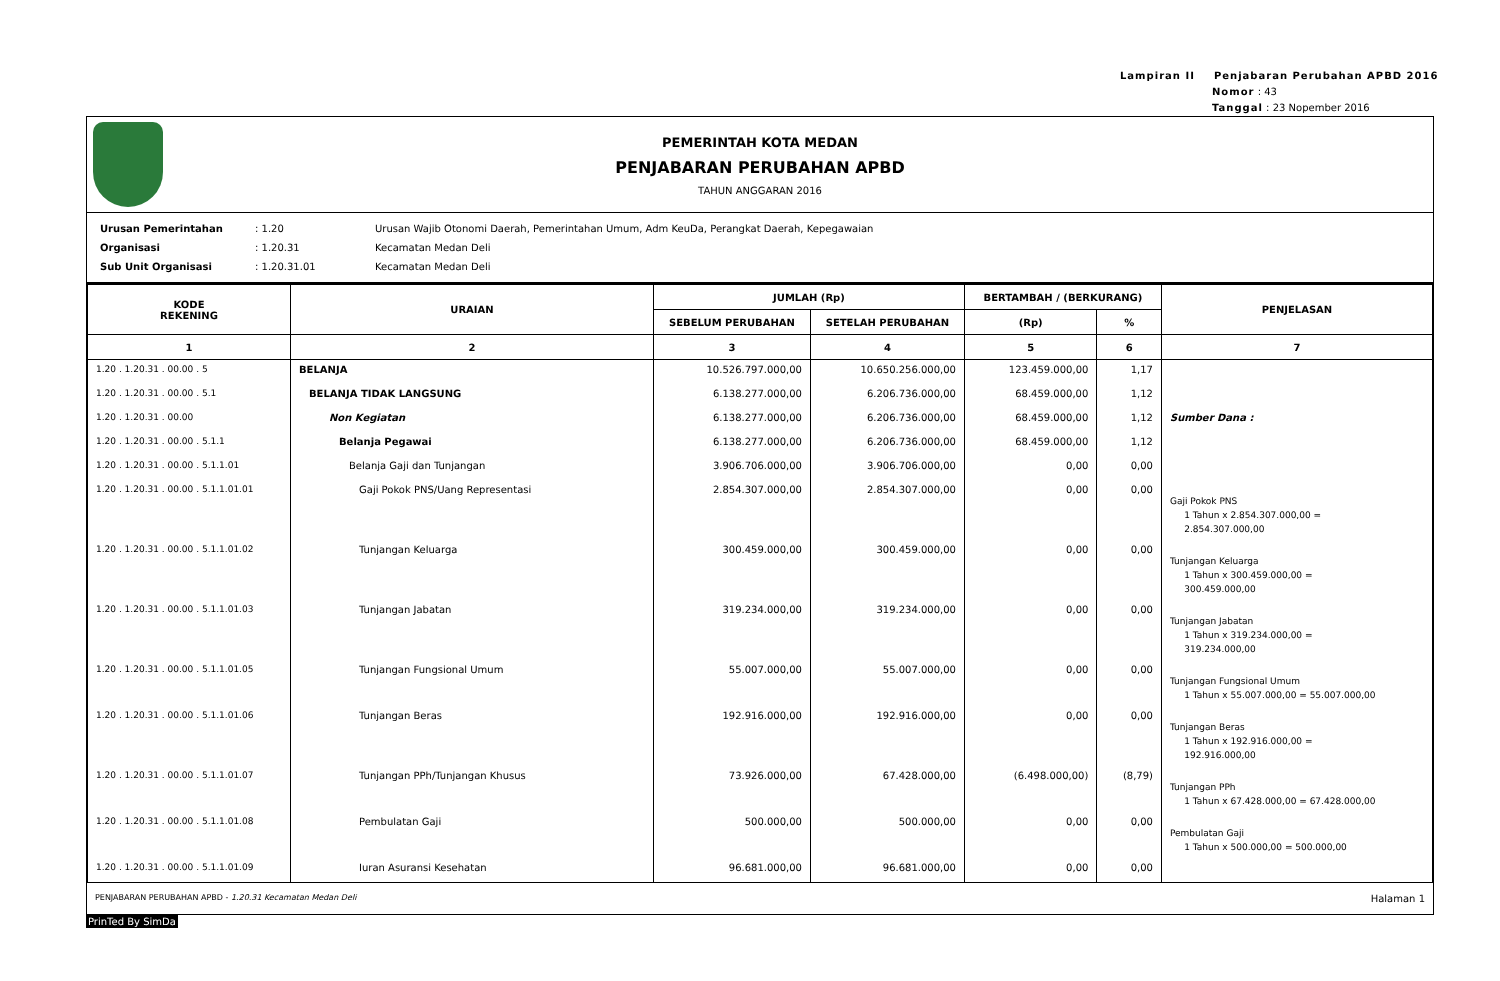Lampiran II Penjabaran Perubahan APBD 2016
Nomor : 43
Tanggal : 23 Nopember 2016
PEMERINTAH KOTA MEDAN
PENJABARAN PERUBAHAN APBD
TAHUN ANGGARAN 2016
Urusan Pemerintahan: 1.20 Urusan Wajib Otonomi Daerah, Pemerintahan Umum, Adm KeuDa, Perangkat Daerah, Kepegawaian
Organisasi: 1.20.31 Kecamatan Medan Deli
Sub Unit Organisasi: 1.20.31.01 Kecamatan Medan Deli
| KODE REKENING | URAIAN | JUMLAH (Rp) | | BERTAMBAH / (BERKURANG) | | PENJELASAN |
| --- | --- | --- | --- | --- | --- | --- |
| | | SEBELUM PERUBAHAN | SETELAH PERUBAHAN | (Rp) | % | |
| 1 | 2 | 3 | 4 | 5 | 6 | 7 |
| 1.20 . 1.20.31 . 00.00 . 5 | BELANJA | 10.526.797.000,00 | 10.650.256.000,00 | 123.459.000,00 | 1,17 | |
| 1.20 . 1.20.31 . 00.00 . 5.1 | BELANJA TIDAK LANGSUNG | 6.138.277.000,00 | 6.206.736.000,00 | 68.459.000,00 | 1,12 | |
| 1.20 . 1.20.31 . 00.00 | Non Kegiatan | 6.138.277.000,00 | 6.206.736.000,00 | 68.459.000,00 | 1,12 | Sumber Dana : |
| 1.20 . 1.20.31 . 00.00 . 5.1.1 | Belanja Pegawai | 6.138.277.000,00 | 6.206.736.000,00 | 68.459.000,00 | 1,12 | |
| 1.20 . 1.20.31 . 00.00 . 5.1.1.01 | Belanja Gaji dan Tunjangan | 3.906.706.000,00 | 3.906.706.000,00 | 0,00 | 0,00 | |
| 1.20 . 1.20.31 . 00.00 . 5.1.1.01.01 | Gaji Pokok PNS/Uang Representasi | 2.854.307.000,00 | 2.854.307.000,00 | 0,00 | 0,00 | Gaji Pokok PNS 1 Tahun x 2.854.307.000,00 = 2.854.307.000,00 |
| 1.20 . 1.20.31 . 00.00 . 5.1.1.01.02 | Tunjangan Keluarga | 300.459.000,00 | 300.459.000,00 | 0,00 | 0,00 | Tunjangan Keluarga 1 Tahun x 300.459.000,00 = 300.459.000,00 |
| 1.20 . 1.20.31 . 00.00 . 5.1.1.01.03 | Tunjangan Jabatan | 319.234.000,00 | 319.234.000,00 | 0,00 | 0,00 | Tunjangan Jabatan 1 Tahun x 319.234.000,00 = 319.234.000,00 |
| 1.20 . 1.20.31 . 00.00 . 5.1.1.01.05 | Tunjangan Fungsional Umum | 55.007.000,00 | 55.007.000,00 | 0,00 | 0,00 | Tunjangan Fungsional Umum 1 Tahun x 55.007.000,00 = 55.007.000,00 |
| 1.20 . 1.20.31 . 00.00 . 5.1.1.01.06 | Tunjangan Beras | 192.916.000,00 | 192.916.000,00 | 0,00 | 0,00 | Tunjangan Beras 1 Tahun x 192.916.000,00 = 192.916.000,00 |
| 1.20 . 1.20.31 . 00.00 . 5.1.1.01.07 | Tunjangan PPh/Tunjangan Khusus | 73.926.000,00 | 67.428.000,00 | (6.498.000,00) | (8,79) | Tunjangan PPh 1 Tahun x 67.428.000,00 = 67.428.000,00 |
| 1.20 . 1.20.31 . 00.00 . 5.1.1.01.08 | Pembulatan Gaji | 500.000,00 | 500.000,00 | 0,00 | 0,00 | Pembulatan Gaji 1 Tahun x 500.000,00 = 500.000,00 |
| 1.20 . 1.20.31 . 00.00 . 5.1.1.01.09 | Iuran Asuransi Kesehatan | 96.681.000,00 | 96.681.000,00 | 0,00 | 0,00 | |
PENJABARAN PERUBAHAN APBD - 1.20.31 Kecamatan Medan Deli Halaman 1
PrinTed By SimDa